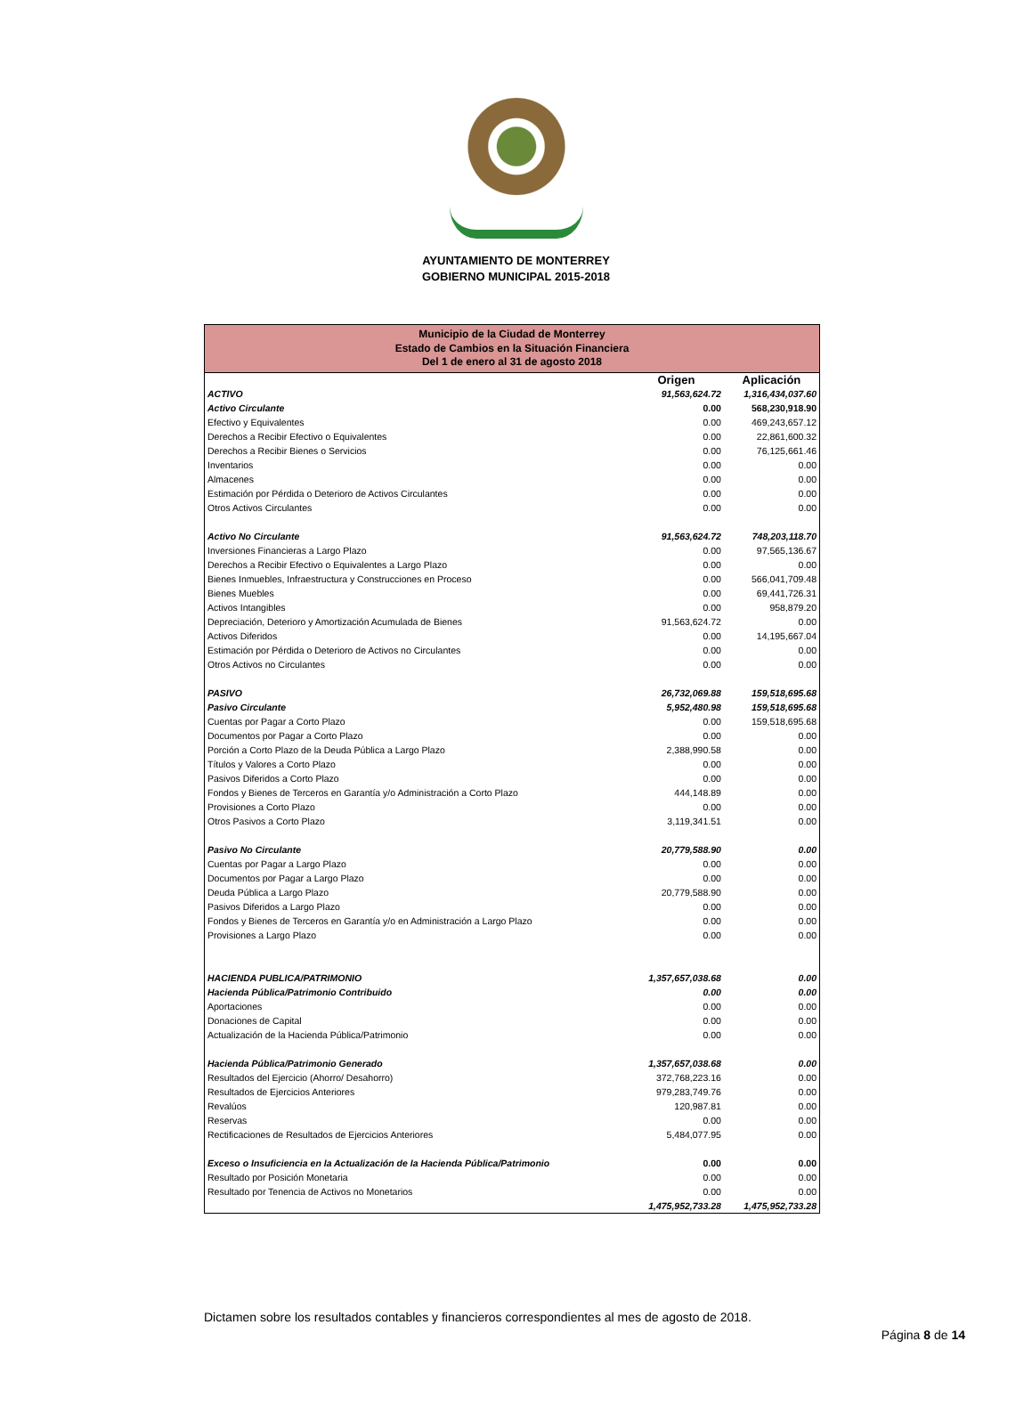AYUNTAMIENTO DE MONTERREY
GOBIERNO MUNICIPAL 2015-2018
| Municipio de la Ciudad de Monterrey Estado de Cambios en la Situación Financiera Del 1 de enero al 31 de agosto 2018 | | |
| | Origen | Aplicación |
| ACTIVO | 91,563,624.72 | 1,316,434,037.60 |
| Activo Circulante | 0.00 | 568,230,918.90 |
| Efectivo y Equivalentes | 0.00 | 469,243,657.12 |
| Derechos a Recibir Efectivo o Equivalentes | 0.00 | 22,861,600.32 |
| Derechos a Recibir Bienes o Servicios | 0.00 | 76,125,661.46 |
| Inventarios | 0.00 | 0.00 |
| Almacenes | 0.00 | 0.00 |
| Estimación por Pérdida o Deterioro de Activos Circulantes | 0.00 | 0.00 |
| Otros Activos Circulantes | 0.00 | 0.00 |
| Activo No Circulante | 91,563,624.72 | 748,203,118.70 |
| Inversiones Financieras a Largo Plazo | 0.00 | 97,565,136.67 |
| Derechos a Recibir Efectivo o Equivalentes a Largo Plazo | 0.00 | 0.00 |
| Bienes Inmuebles, Infraestructura y Construcciones en Proceso | 0.00 | 566,041,709.48 |
| Bienes Muebles | 0.00 | 69,441,726.31 |
| Activos Intangibles | 0.00 | 958,879.20 |
| Depreciación, Deterioro y Amortización Acumulada de Bienes | 91,563,624.72 | 0.00 |
| Activos Diferidos | 0.00 | 14,195,667.04 |
| Estimación por Pérdida o Deterioro de Activos no Circulantes | 0.00 | 0.00 |
| Otros Activos no Circulantes | 0.00 | 0.00 |
| PASIVO | 26,732,069.88 | 159,518,695.68 |
| Pasivo Circulante | 5,952,480.98 | 159,518,695.68 |
| Cuentas por Pagar a Corto Plazo | 0.00 | 159,518,695.68 |
| Documentos por Pagar a Corto Plazo | 0.00 | 0.00 |
| Porción a Corto Plazo de la Deuda Pública a Largo Plazo | 2,388,990.58 | 0.00 |
| Títulos y Valores a Corto Plazo | 0.00 | 0.00 |
| Pasivos Diferidos a Corto Plazo | 0.00 | 0.00 |
| Fondos y Bienes de Terceros en Garantía y/o Administración a Corto Plazo | 444,148.89 | 0.00 |
| Provisiones a Corto Plazo | 0.00 | 0.00 |
| Otros Pasivos a Corto Plazo | 3,119,341.51 | 0.00 |
| Pasivo No Circulante | 20,779,588.90 | 0.00 |
| Cuentas por Pagar a Largo Plazo | 0.00 | 0.00 |
| Documentos por Pagar a Largo Plazo | 0.00 | 0.00 |
| Deuda Pública a Largo Plazo | 20,779,588.90 | 0.00 |
| Pasivos Diferidos a Largo Plazo | 0.00 | 0.00 |
| Fondos y Bienes de Terceros en Garantía y/o en Administración a Largo Plazo | 0.00 | 0.00 |
| Provisiones a Largo Plazo | 0.00 | 0.00 |
| HACIENDA PUBLICA/PATRIMONIO | 1,357,657,038.68 | 0.00 |
| Hacienda Pública/Patrimonio Contribuido | 0.00 | 0.00 |
| Aportaciones | 0.00 | 0.00 |
| Donaciones de Capital | 0.00 | 0.00 |
| Actualización de la Hacienda Pública/Patrimonio | 0.00 | 0.00 |
| Hacienda Pública/Patrimonio Generado | 1,357,657,038.68 | 0.00 |
| Resultados del Ejercicio (Ahorro/ Desahorro) | 372,768,223.16 | 0.00 |
| Resultados de Ejercicios Anteriores | 979,283,749.76 | 0.00 |
| Revalúos | 120,987.81 | 0.00 |
| Reservas | 0.00 | 0.00 |
| Rectificaciones de Resultados de Ejercicios Anteriores | 5,484,077.95 | 0.00 |
| Exceso o Insuficiencia en la Actualización de la Hacienda Pública/Patrimonio | 0.00 | 0.00 |
| Resultado por Posición Monetaria | 0.00 | 0.00 |
| Resultado por Tenencia de Activos no Monetarios | 0.00 | 0.00 |
| | 1,475,952,733.28 | 1,475,952,733.28 |
Dictamen sobre los resultados contables y financieros correspondientes al mes de agosto de 2018.
Página 8 de 14